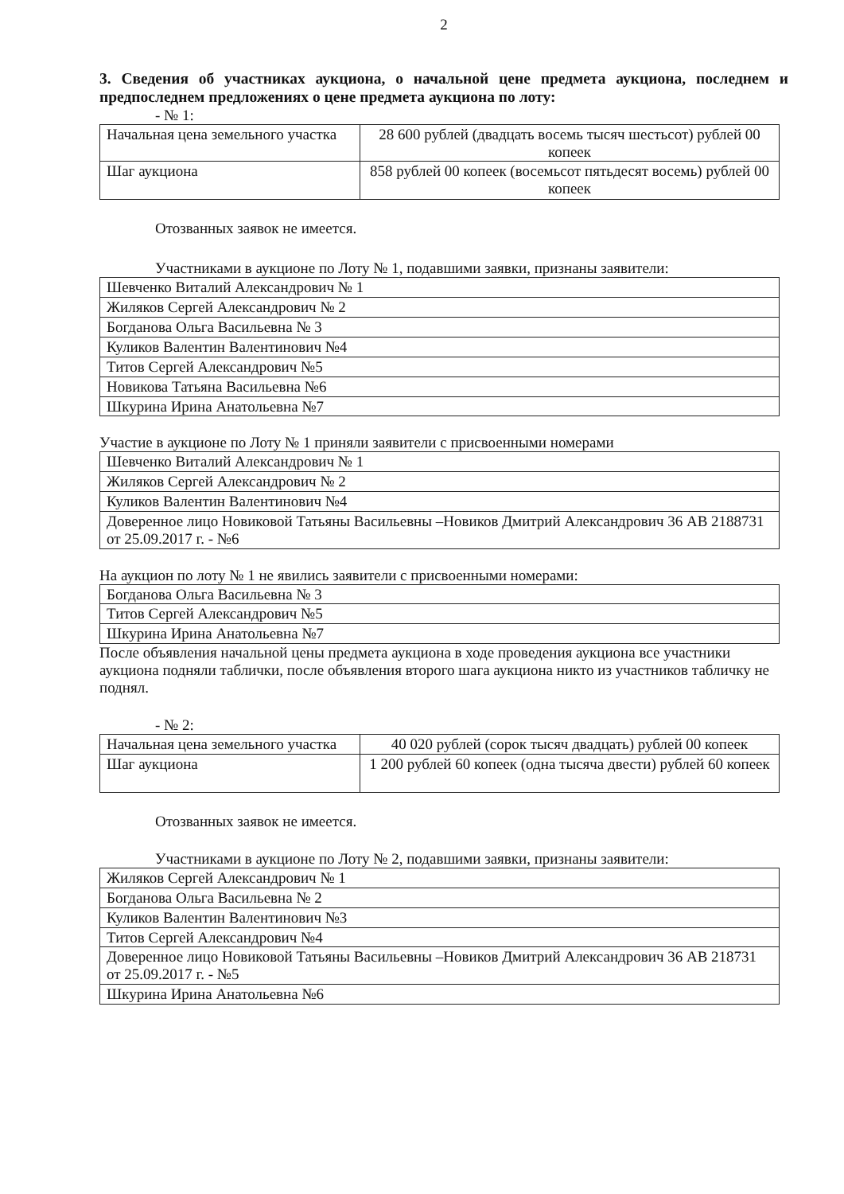2
3. Сведения об участниках аукциона, о начальной цене предмета аукциона, последнем и предпоследнем предложениях о цене предмета аукциона по лоту:
- № 1:
| Начальная цена земельного участка | 28 600 рублей (двадцать восемь тысяч шестьсот) рублей 00 копеек |
| Шаг аукциона | 858 рублей 00 копеек (восемьсот пятьдесят восемь) рублей 00 копеек |
Отозванных заявок не имеется.
Участниками в аукционе по Лоту № 1, подавшими заявки, признаны заявители:
| Шевченко Виталий Александрович № 1 |
| Жиляков Сергей Александрович № 2 |
| Богданова Ольга Васильевна № 3 |
| Куликов Валентин Валентинович №4 |
| Титов Сергей Александрович №5 |
| Новикова Татьяна Васильевна №6 |
| Шкурина Ирина Анатольевна №7 |
Участие в аукционе по Лоту № 1 приняли заявители с присвоенными номерами
| Шевченко Виталий Александрович № 1 |
| Жиляков Сергей Александрович № 2 |
| Куликов Валентин Валентинович №4 |
| Доверенное лицо Новиковой Татьяны Васильевны –Новиков Дмитрий Александрович 36 АВ 2188731 от 25.09.2017 г. - №6 |
На аукцион по лоту № 1 не явились заявители с присвоенными номерами:
| Богданова Ольга Васильевна № 3 |
| Титов Сергей Александрович №5 |
| Шкурина Ирина Анатольевна №7 |
После объявления начальной цены предмета аукциона в ходе проведения аукциона все участники аукциона подняли таблички, после объявления второго шага аукциона никто из участников табличку не поднял.
- № 2:
| Начальная цена земельного участка | 40 020 рублей (сорок тысяч двадцать) рублей 00 копеек |
| Шаг аукциона | 1 200 рублей 60 копеек (одна тысяча двести) рублей 60 копеек |
Отозванных заявок не имеется.
Участниками в аукционе по Лоту № 2, подавшими заявки, признаны заявители:
| Жиляков Сергей Александрович № 1 |
| Богданова Ольга Васильевна № 2 |
| Куликов Валентин Валентинович №3 |
| Титов Сергей Александрович №4 |
| Доверенное лицо Новиковой Татьяны Васильевны –Новиков Дмитрий Александрович 36 АВ 218731 от 25.09.2017 г. - №5 |
| Шкурина Ирина Анатольевна №6 |